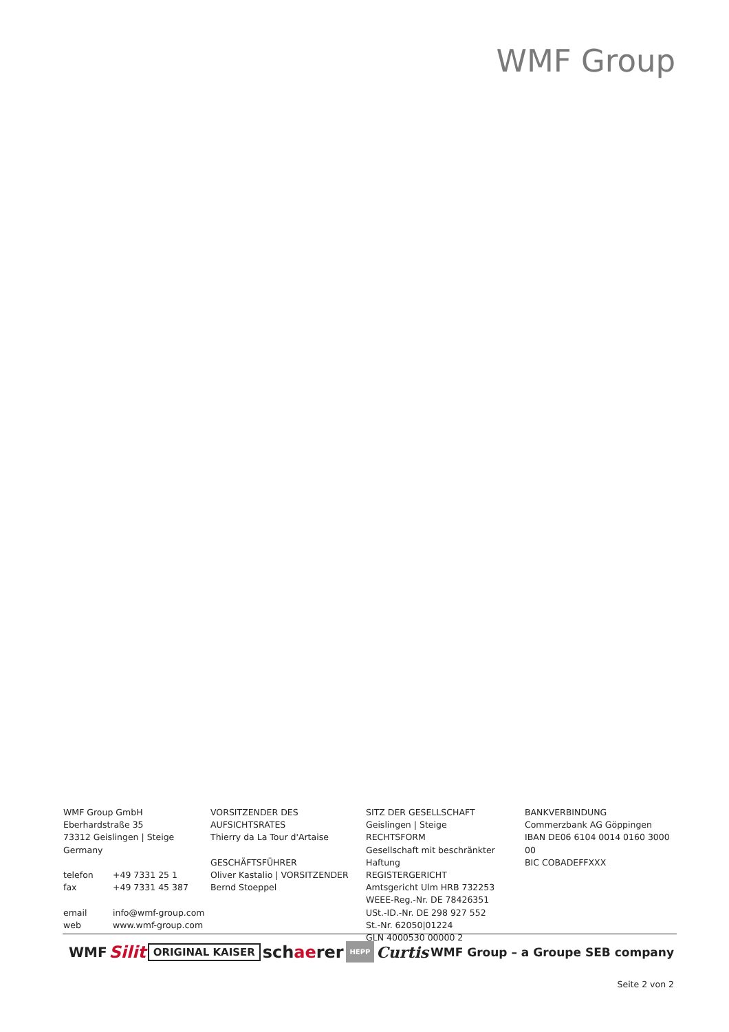WMF Group
WMF Group GmbH
Eberhardstraße 35
73312 Geislingen | Steige
Germany
telefon +49 7331 25 1
fax +49 7331 45 387
email info@wmf-group.com
web www.wmf-group.com
VORSITZENDER DES AUFSICHTSRATES
Thierry da La Tour d'Artaise
GESCHÄFTSFÜHRER
Oliver Kastalio | VORSITZENDER
Bernd Stoeppel
SITZ DER GESELLSCHAFT
Geislingen | Steige
RECHTSFORM
Gesellschaft mit beschränkter Haftung
REGISTERGERICHT
Amtsgericht Ulm HRB 732253
WEEE-Reg.-Nr. DE 78426351
USt.-ID.-Nr. DE 298 927 552
St.-Nr. 62050|01224
GLN 4000530 00000 2
BANKVERBINDUNG
Commerzbank AG Göppingen
IBAN DE06 6104 0014 0160 3000 00
BIC COBADEFFXXX
WMF Silit ORIGINAL KAISER schaerer HEPP Curtis WMF Group – a Groupe SEB company
Seite 2 von 2